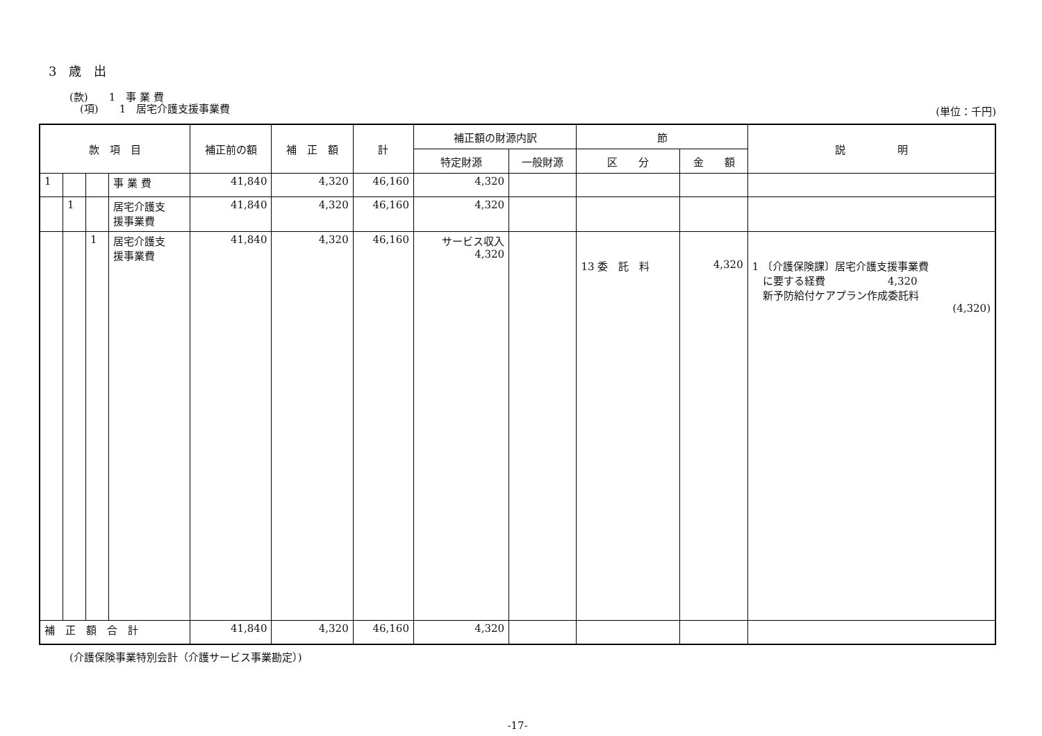3　歳　出
(款)　　1　事 業 費
　(項)　　1　居宅介護支援事業費
(単位：千円)
| 款 項 目 | | | | 補正前の額 | 補 正 額 | 計 | 補正額の財源内訳 | | 節 | | 説 明 |
| --- | --- | --- | --- | --- | --- | --- | --- | --- | --- | --- | --- |
| | | | | | | | 特定財源 | 一般財源 | 区 分 | 金 額 | |
| 1 | | | 事 業 費 | 41,840 | 4,320 | 46,160 | 4,320 | | | | |
| | 1 | | 居宅介護支 援事業費 | 41,840 | 4,320 | 46,160 | 4,320 | | | | |
| | | 1 | 居宅介護支 援事業費 | 41,840 | 4,320 | 46,160 | サービス収入 4,320 | | 13 委 託 料 | 4,320 | 1 〔介護保険課〕居宅介護支援事業費 に要する経費 4,320 新予防給付ケアプラン作成委託料 (4,320) |
| 補 正 額 合 計 | | | | 41,840 | 4,320 | 46,160 | 4,320 | | | | |
(介護保険事業特別会計（介護サービス事業勘定）)
-17-